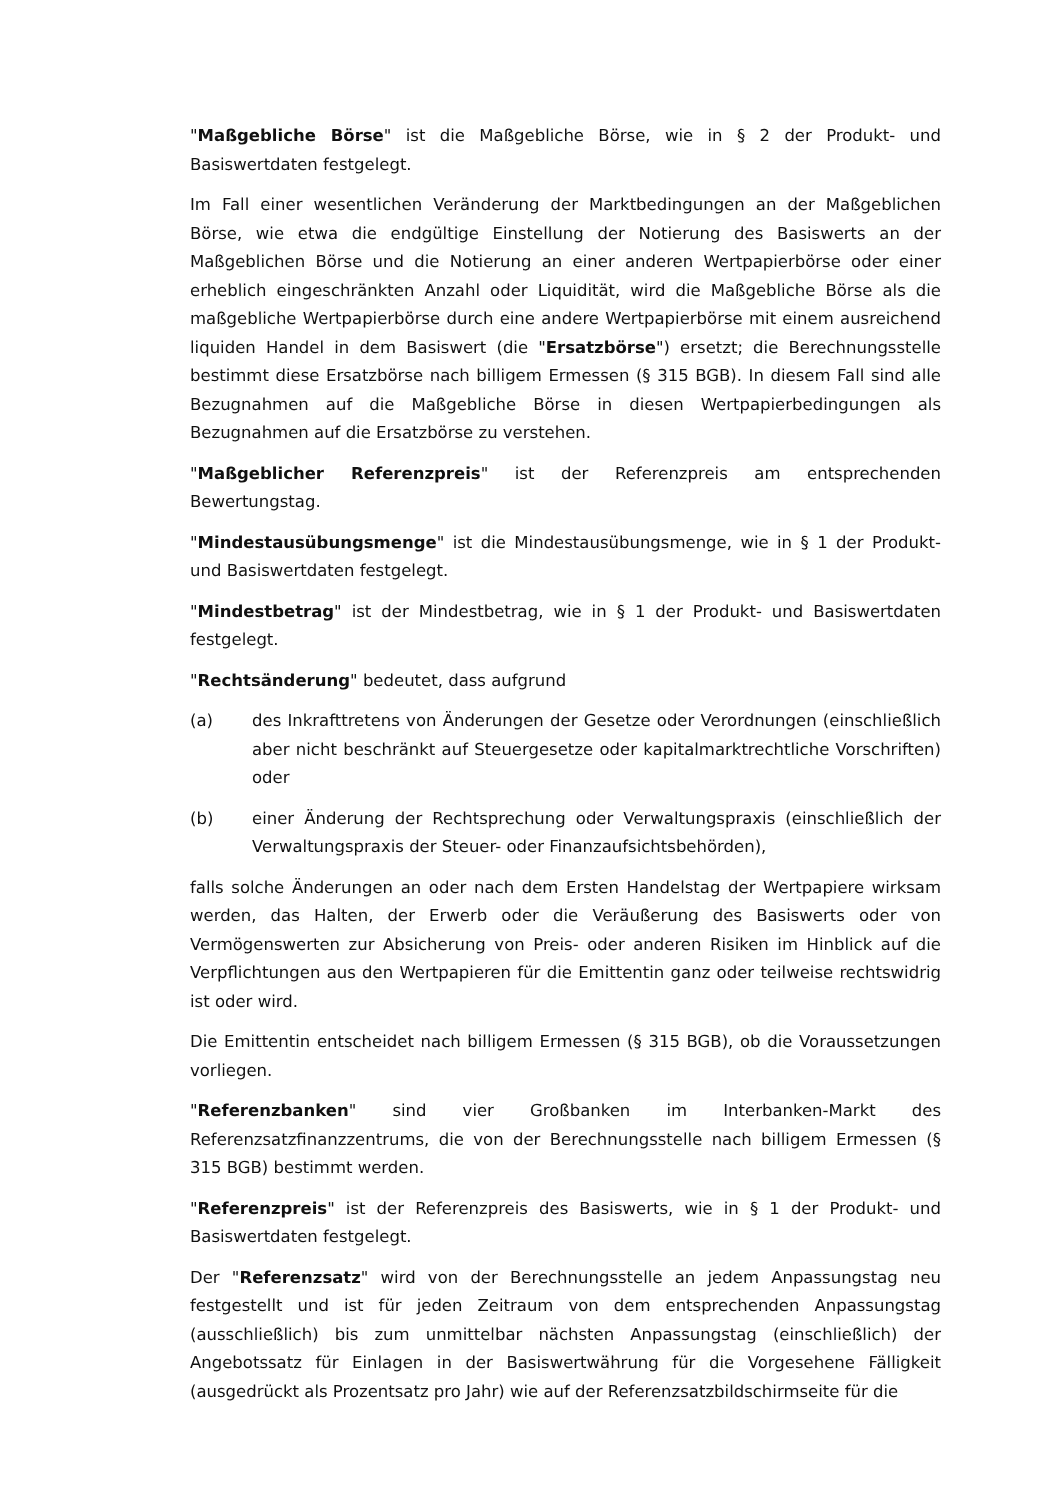"Maßgebliche Börse" ist die Maßgebliche Börse, wie in § 2 der Produkt- und Basiswertdaten festgelegt.
Im Fall einer wesentlichen Veränderung der Marktbedingungen an der Maßgeblichen Börse, wie etwa die endgültige Einstellung der Notierung des Basiswerts an der Maßgeblichen Börse und die Notierung an einer anderen Wertpapierbörse oder einer erheblich eingeschränkten Anzahl oder Liquidität, wird die Maßgebliche Börse als die maßgebliche Wertpapierbörse durch eine andere Wertpapierbörse mit einem ausreichend liquiden Handel in dem Basiswert (die "Ersatzbörse") ersetzt; die Berechnungsstelle bestimmt diese Ersatzbörse nach billigem Ermessen (§ 315 BGB). In diesem Fall sind alle Bezugnahmen auf die Maßgebliche Börse in diesen Wertpapierbedingungen als Bezugnahmen auf die Ersatzbörse zu verstehen.
"Maßgeblicher Referenzpreis" ist der Referenzpreis am entsprechenden Bewertungstag.
"Mindestausübungsmenge" ist die Mindestausübungsmenge, wie in § 1 der Produkt- und Basiswertdaten festgelegt.
"Mindestbetrag" ist der Mindestbetrag, wie in § 1 der Produkt- und Basiswertdaten festgelegt.
"Rechtsänderung" bedeutet, dass aufgrund
(a) des Inkrafttretens von Änderungen der Gesetze oder Verordnungen (einschließlich aber nicht beschränkt auf Steuergesetze oder kapitalmarktrechtliche Vorschriften) oder
(b) einer Änderung der Rechtsprechung oder Verwaltungspraxis (einschließlich der Verwaltungspraxis der Steuer- oder Finanzaufsichtsbehörden),
falls solche Änderungen an oder nach dem Ersten Handelstag der Wertpapiere wirksam werden, das Halten, der Erwerb oder die Veräußerung des Basiswerts oder von Vermögenswerten zur Absicherung von Preis- oder anderen Risiken im Hinblick auf die Verpflichtungen aus den Wertpapieren für die Emittentin ganz oder teilweise rechtswidrig ist oder wird.
Die Emittentin entscheidet nach billigem Ermessen (§ 315 BGB), ob die Voraussetzungen vorliegen.
"Referenzbanken" sind vier Großbanken im Interbanken-Markt des Referenzsatzfinanzzentrums, die von der Berechnungsstelle nach billigem Ermessen (§ 315 BGB) bestimmt werden.
"Referenzpreis" ist der Referenzpreis des Basiswerts, wie in § 1 der Produkt- und Basiswertdaten festgelegt.
Der "Referenzsatz" wird von der Berechnungsstelle an jedem Anpassungstag neu festgestellt und ist für jeden Zeitraum von dem entsprechenden Anpassungstag (ausschließlich) bis zum unmittelbar nächsten Anpassungstag (einschließlich) der Angebotssatz für Einlagen in der Basiswertwährung für die Vorgesehene Fälligkeit (ausgedrückt als Prozentsatz pro Jahr) wie auf der Referenzsatzbildschirmseite für die